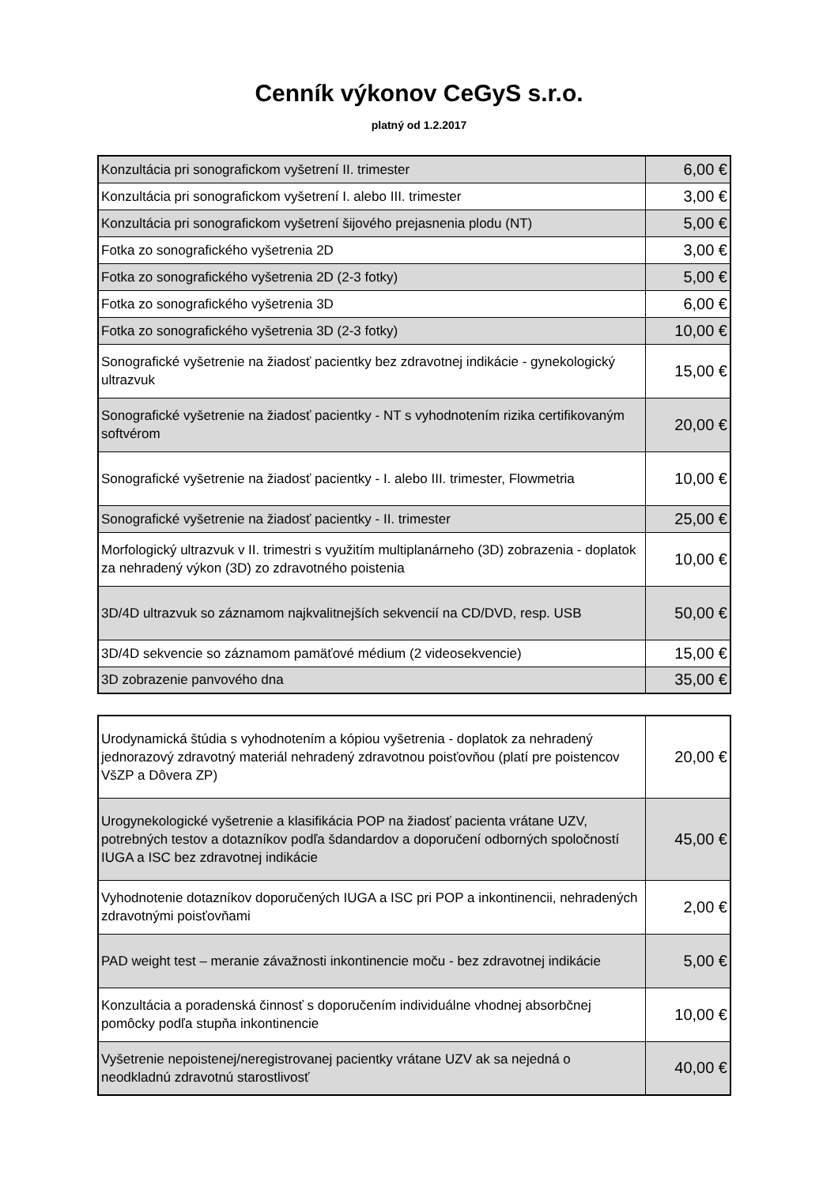Cenník výkonov CeGyS s.r.o.
platný od 1.2.2017
| Konzultácia pri sonografickom vyšetrení II. trimester | 6,00 € |
| Konzultácia pri sonografickom vyšetrení I. alebo III. trimester | 3,00 € |
| Konzultácia pri sonografickom vyšetrení šijového prejasnenia plodu (NT) | 5,00 € |
| Fotka zo sonografického vyšetrenia 2D | 3,00 € |
| Fotka zo sonografického vyšetrenia 2D (2-3 fotky) | 5,00 € |
| Fotka zo sonografického vyšetrenia 3D | 6,00 € |
| Fotka zo sonografického vyšetrenia 3D (2-3 fotky) | 10,00 € |
| Sonografické vyšetrenie na žiadosť pacientky bez zdravotnej indikácie - gynekologický ultrazvuk | 15,00 € |
| Sonografické vyšetrenie na žiadosť pacientky - NT s vyhodnotením rizika certifikovaným softvérom | 20,00 € |
| Sonografické vyšetrenie na žiadosť pacientky - I. alebo III. trimester, Flowmetria | 10,00 € |
| Sonografické vyšetrenie na žiadosť pacientky - II. trimester | 25,00 € |
| Morfologický ultrazvuk v II. trimestri s využitím multiplanárneho (3D) zobrazenia - doplatok za nehradený výkon (3D) zo zdravotného poistenia | 10,00 € |
| 3D/4D ultrazvuk so záznamom najkvalitnejších sekvencií na CD/DVD, resp. USB | 50,00 € |
| 3D/4D sekvencie so záznamom pamäťové médium (2 videosekvencie) | 15,00 € |
| 3D zobrazenie panvového dna | 35,00 € |
| Urodynamická štúdia s vyhodnotením a kópiou vyšetrenia - doplatok za nehradený jednorazový zdravotný materiál nehradený zdravotnou poisťovňou (platí pre poistencov VšZP a Dôvera ZP) | 20,00 € |
| Urogynekologické vyšetrenie a klasifikácia POP na žiadosť pacienta vrátane UZV, potrebných testov a dotazníkov podľa šdandardov a doporučení odborných spoločností IUGA a ISC bez zdravotnej indikácie | 45,00 € |
| Vyhodnotenie dotazníkov doporučených IUGA a ISC pri POP a inkontinencii, nehradených zdravotnými poisťovňami | 2,00 € |
| PAD weight test – meranie závažnosti inkontinencie moču - bez zdravotnej indikácie | 5,00 € |
| Konzultácia a poradenská činnosť s doporučením individuálne vhodnej absorbčnej pomôcky podľa stupňa inkontinencie | 10,00 € |
| Vyšetrenie nepoistenej/neregistrovanej pacientky vrátane UZV ak sa nejedná o neodkladnú zdravotnú starostlivosť | 40,00 € |